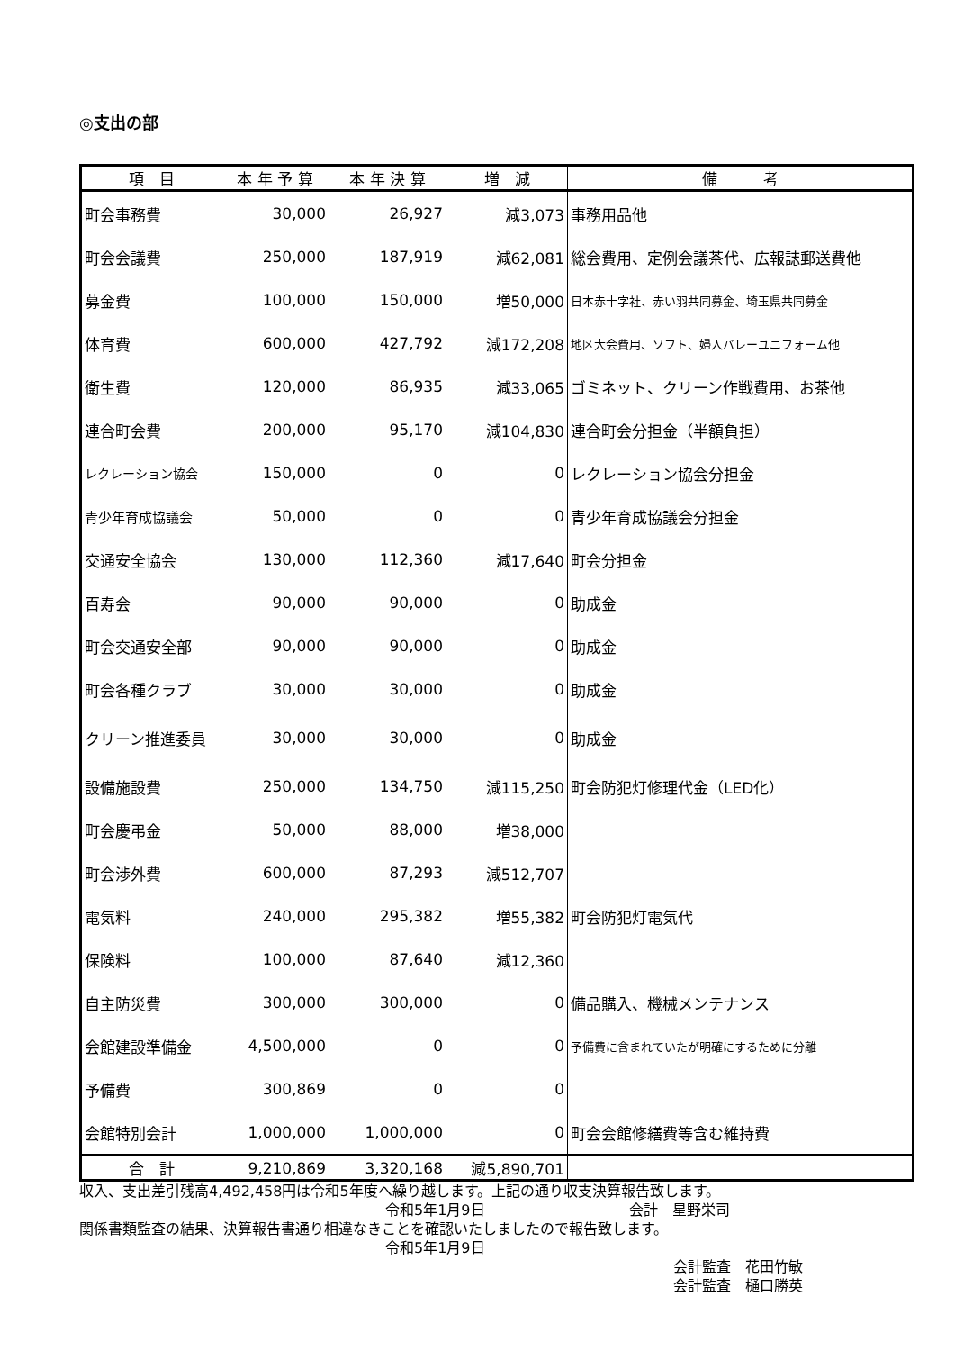◎支出の部
| 項 目 | 本 年 予 算 | 本 年 決 算 | 増 減 | 備 考 |
| --- | --- | --- | --- | --- |
| 町会事務費 | 30,000 | 26,927 | 減3,073 | 事務用品他 |
| 町会会議費 | 250,000 | 187,919 | 減62,081 | 総会費用、定例会議茶代、広報誌郵送費他 |
| 募金費 | 100,000 | 150,000 | 増50,000 | 日本赤十字社、赤い羽共同募金、埼玉県共同募金 |
| 体育費 | 600,000 | 427,792 | 減172,208 | 地区大会費用、ソフト、婦人バレーユニフォーム他 |
| 衛生費 | 120,000 | 86,935 | 減33,065 | ゴミネット、クリーン作戦費用、お茶他 |
| 連合町会費 | 200,000 | 95,170 | 減104,830 | 連合町会分担金（半額負担） |
| レクレーション協会 | 150,000 | 0 | 0 | レクレーション協会分担金 |
| 青少年育成協議会 | 50,000 | 0 | 0 | 青少年育成協議会分担金 |
| 交通安全協会 | 130,000 | 112,360 | 減17,640 | 町会分担金 |
| 百寿会 | 90,000 | 90,000 | 0 | 助成金 |
| 町会交通安全部 | 90,000 | 90,000 | 0 | 助成金 |
| 町会各種クラブ | 30,000 | 30,000 | 0 | 助成金 |
| クリーン推進委員 | 30,000 | 30,000 | 0 | 助成金 |
| 設備施設費 | 250,000 | 134,750 | 減115,250 | 町会防犯灯修理代金（LED化） |
| 町会慶弔金 | 50,000 | 88,000 | 増38,000 | |
| 町会渉外費 | 600,000 | 87,293 | 減512,707 | |
| 電気料 | 240,000 | 295,382 | 増55,382 | 町会防犯灯電気代 |
| 保険料 | 100,000 | 87,640 | 減12,360 | |
| 自主防災費 | 300,000 | 300,000 | 0 | 備品購入、機械メンテナンス |
| 会館建設準備金 | 4,500,000 | 0 | 0 | 予備費に含まれていたが明確にするために分離 |
| 予備費 | 300,869 | 0 | 0 | |
| 会館特別会計 | 1,000,000 | 1,000,000 | 0 | 町会会館修繕費等含む維持費 |
| 合 計 | 9,210,869 | 3,320,168 | 減5,890,701 | |
収入、支出差引残高4,492,458円は令和5年度へ繰り越します。上記の通り収支決算報告致します。
令和5年1月9日　　　　　　　　　　会計　星野栄司
関係書類監査の結果、決算報告書通り相違なきことを確認いたしましたので報告致します。
令和5年1月9日
会計監査　花田竹敏
会計監査　樋口勝英